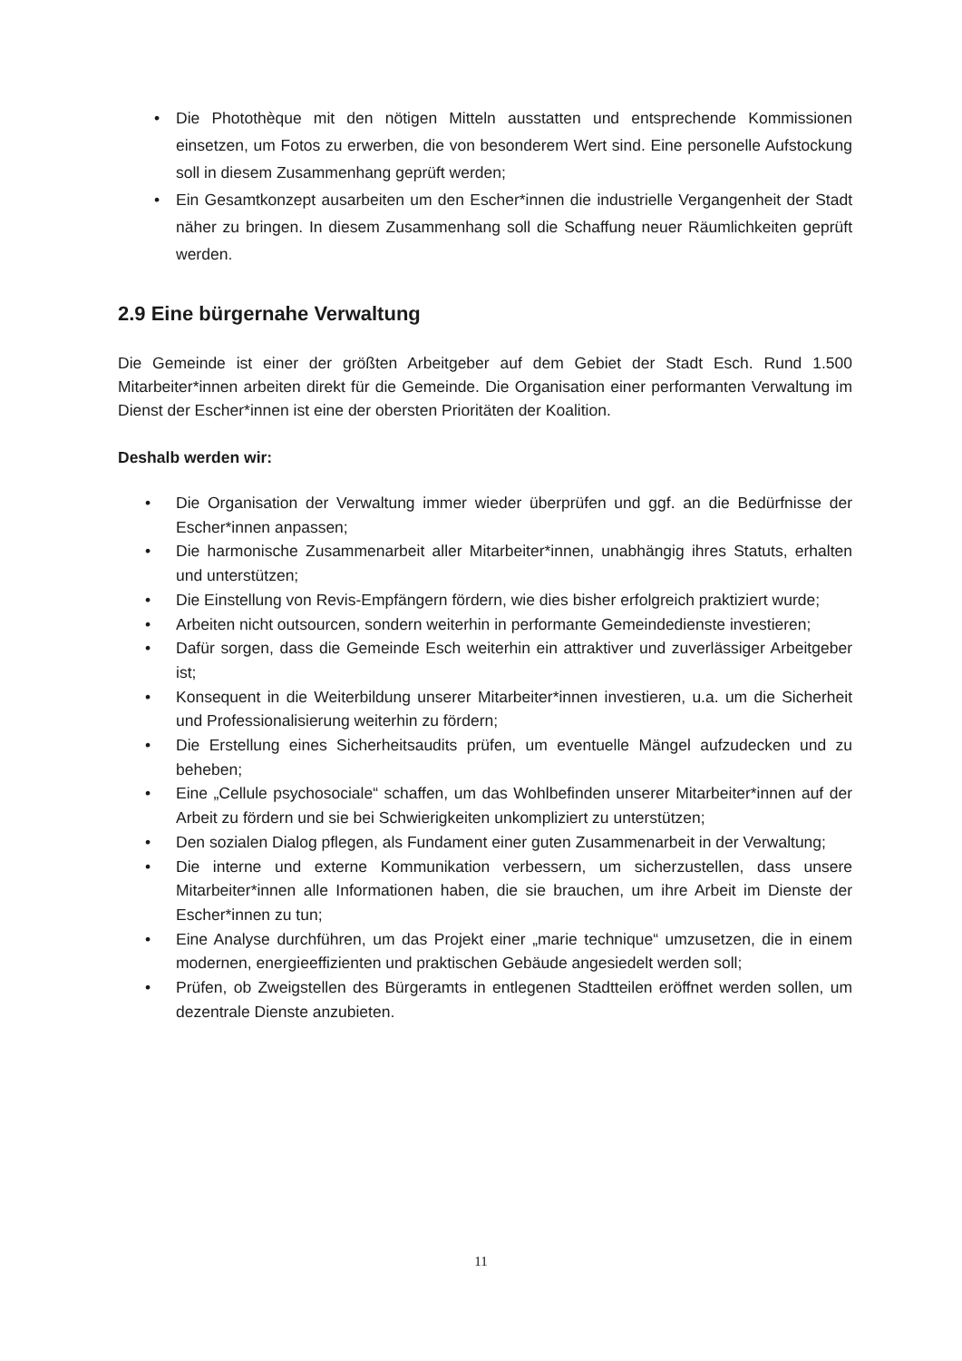• Die Photothèque mit den nötigen Mitteln ausstatten und entsprechende Kommissionen einsetzen, um Fotos zu erwerben, die von besonderem Wert sind. Eine personelle Aufstockung soll in diesem Zusammenhang geprüft werden;
• Ein Gesamtkonzept ausarbeiten um den Escher*innen die industrielle Vergangenheit der Stadt näher zu bringen. In diesem Zusammenhang soll die Schaffung neuer Räumlichkeiten geprüft werden.
2.9 Eine bürgernahe Verwaltung
Die Gemeinde ist einer der größten Arbeitgeber auf dem Gebiet der Stadt Esch. Rund 1.500 Mitarbeiter*innen arbeiten direkt für die Gemeinde. Die Organisation einer performanten Verwaltung im Dienst der Escher*innen ist eine der obersten Prioritäten der Koalition.
Deshalb werden wir:
• Die Organisation der Verwaltung immer wieder überprüfen und ggf. an die Bedürfnisse der Escher*innen anpassen;
• Die harmonische Zusammenarbeit aller Mitarbeiter*innen, unabhängig ihres Statuts, erhalten und unterstützen;
• Die Einstellung von Revis-Empfängern fördern, wie dies bisher erfolgreich praktiziert wurde;
• Arbeiten nicht outsourcen, sondern weiterhin in performante Gemeindedienste investieren;
• Dafür sorgen, dass die Gemeinde Esch weiterhin ein attraktiver und zuverlässiger Arbeitgeber ist;
• Konsequent in die Weiterbildung unserer Mitarbeiter*innen investieren, u.a. um die Sicherheit und Professionalisierung weiterhin zu fördern;
• Die Erstellung eines Sicherheitsaudits prüfen, um eventuelle Mängel aufzudecken und zu beheben;
• Eine „Cellule psychosociale“ schaffen, um das Wohlbefinden unserer Mitarbeiter*innen auf der Arbeit zu fördern und sie bei Schwierigkeiten unkompliziert zu unterstützen;
• Den sozialen Dialog pflegen, als Fundament einer guten Zusammenarbeit in der Verwaltung;
• Die interne und externe Kommunikation verbessern, um sicherzustellen, dass unsere Mitarbeiter*innen alle Informationen haben, die sie brauchen, um ihre Arbeit im Dienste der Escher*innen zu tun;
• Eine Analyse durchführen, um das Projekt einer „marie technique“ umzusetzen, die in einem modernen, energieeffizienten und praktischen Gebäude angesiedelt werden soll;
• Prüfen, ob Zweigstellen des Bürgeramts in entlegenen Stadtteilen eröffnet werden sollen, um dezentrale Dienste anzubieten.
11